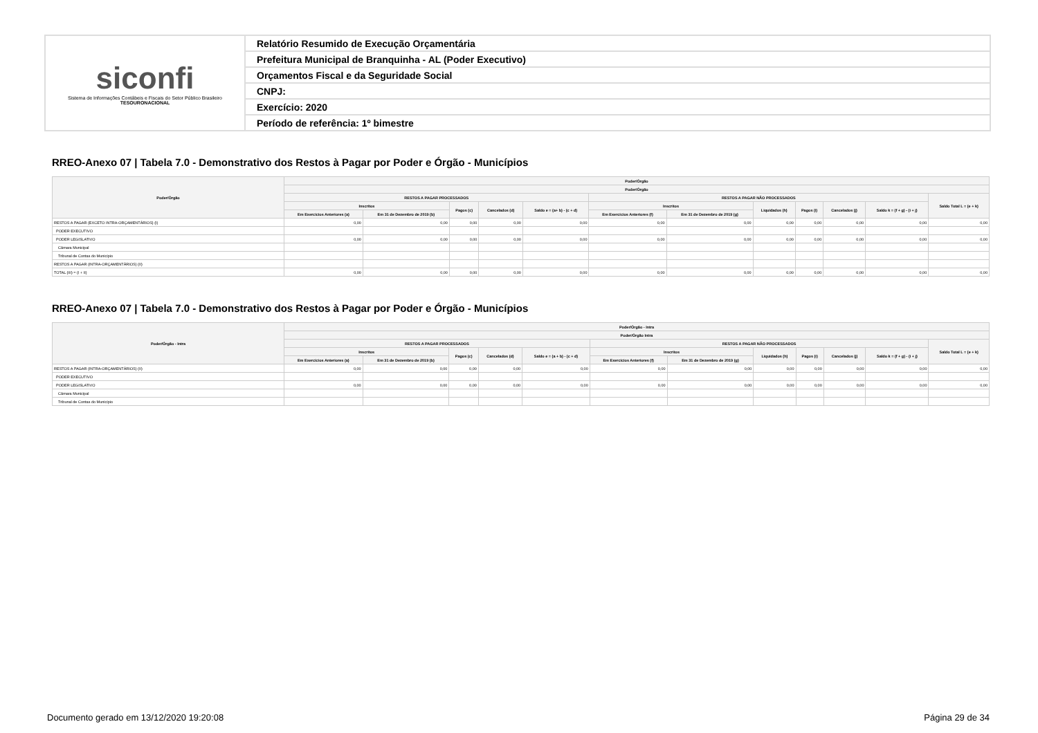| siconfi Sistema de Informações Contábeis e Fiscais do Setor Público Brasileiro TESOURONACIONAL | Relatório Resumido de Execução Orçamentária |
| | Prefeitura Municipal de Branquinha - AL (Poder Executivo) |
| | Orçamentos Fiscal e da Seguridade Social |
| | CNPJ: |
| | Exercício: 2020 |
| | Período de referência: 1º bimestre |
RREO-Anexo 07 | Tabela 7.0 - Demonstrativo dos Restos à Pagar por Poder e Órgão - Municípios
| Poder/Órgão | Poder/Órgão | | | | | | | | | | | |
| --- | --- | --- | --- | --- | --- | --- | --- | --- | --- | --- | --- | --- |
| | Poder/Órgão | | | | | | | | | | | |
| | RESTOS A PAGAR PROCESSADOS | | | | | RESTOS A PAGAR NÃO PROCESSADOS | | | | | | Saldo Total L = (e + k) |
| | Inscritos | | Pagos (c) | Cancelados (d) | Saldo e = (a+ b) - (c + d) | Inscritos | | Liquidados (h) | Pagos (i) | Cancelados (j) | Saldo k = (f + g) - (i + j) | |
| | Em Exercícios Anteriores (a) | Em 31 de Dezembro de 2019 (b) | | | | Em Exercícios Anteriores (f) | Em 31 de Dezembro de 2019 (g) | | | | | |
| RESTOS A PAGAR (EXCETO INTRA-ORÇAMENTÁRIOS) (I) | 0,00 | 0,00 | 0,00 | 0,00 | 0,00 | 0,00 | 0,00 | 0,00 | 0,00 | 0,00 | 0,00 | 0,00 |
| PODER EXECUTIVO | | | | | | | | | | | | |
| PODER LEGISLATIVO | 0,00 | 0,00 | 0,00 | 0,00 | 0,00 | 0,00 | 0,00 | 0,00 | 0,00 | 0,00 | 0,00 | 0,00 |
| Câmara Municipal | | | | | | | | | | | | |
| Tribunal de Contas do Município | | | | | | | | | | | | |
| RESTOS A PAGAR (INTRA-ORÇAMENTÁRIOS) (II) | | | | | | | | | | | | |
| TOTAL (III) = (I + II) | 0,00 | 0,00 | 0,00 | 0,00 | 0,00 | 0,00 | 0,00 | 0,00 | 0,00 | 0,00 | 0,00 | 0,00 |
RREO-Anexo 07 | Tabela 7.0 - Demonstrativo dos Restos à Pagar por Poder e Órgão - Municípios
| Poder/Órgão - Intra | Poder/Órgão - Intra | | | | | | | | | | | |
| --- | --- | --- | --- | --- | --- | --- | --- | --- | --- | --- | --- | --- |
| | Poder/Órgão Intra | | | | | | | | | | | |
| | RESTOS A PAGAR PROCESSADOS | | | | | RESTOS A PAGAR NÃO PROCESSADOS | | | | | | Saldo Total L = (e + k) |
| | Inscritos | | Pagos (c) | Cancelados (d) | Saldo e = (a + b) - (c + d) | Inscritos | | Liquidados (h) | Pagos (i) | Cancelados (j) | Saldo k = (f + g) - (i + j) | |
| | Em Exercícios Anteriores (a) | Em 31 de Dezembro de 2019 (b) | | | | Em Exercícios Anteriores (f) | Em 31 de Dezembro de 2019 (g) | | | | | |
| RESTOS A PAGAR (INTRA-ORÇAMENTÁRIOS) (II) | 0,00 | 0,00 | 0,00 | 0,00 | 0,00 | 0,00 | 0,00 | 0,00 | 0,00 | 0,00 | 0,00 | 0,00 |
| PODER EXECUTIVO | | | | | | | | | | | | |
| PODER LEGISLATIVO | 0,00 | 0,00 | 0,00 | 0,00 | 0,00 | 0,00 | 0,00 | 0,00 | 0,00 | 0,00 | 0,00 | 0,00 |
| Câmara Municipal | | | | | | | | | | | | |
| Tribunal de Contas do Município | | | | | | | | | | | | |
Documento gerado em 13/12/2020 19:20:08
Página 29 de 34